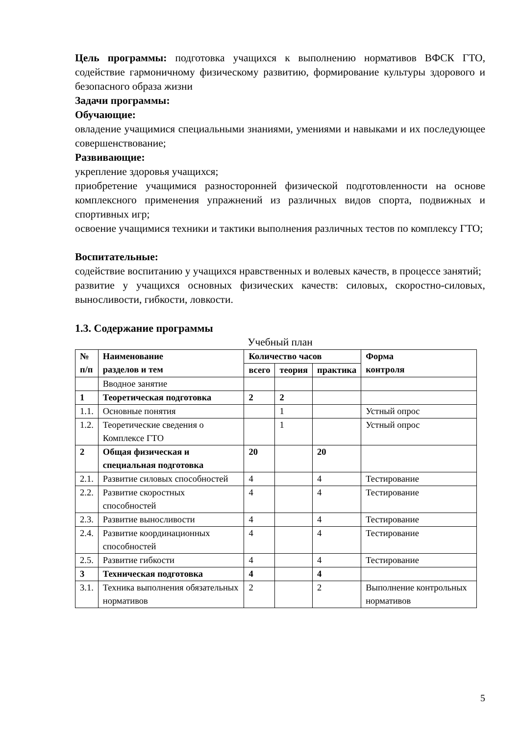Цель программы: подготовка учащихся к выполнению нормативов ВФСК ГТО, содействие гармоничному физическому развитию, формирование культуры здорового и безопасного образа жизни
Задачи программы:
Обучающие:
овладение учащимися специальными знаниями, умениями и навыками и их последующее совершенствование;
Развивающие:
укрепление здоровья учащихся;
приобретение учащимися разносторонней физической подготовленности на основе комплексного применения упражнений из различных видов спорта, подвижных и спортивных игр;
освоение учащимися техники и тактики выполнения различных тестов по комплексу ГТО;
Воспитательные:
содействие воспитанию у учащихся нравственных и волевых качеств, в процессе занятий;
развитие у учащихся основных физических качеств: силовых, скоростно-силовых, выносливости, гибкости, ловкости.
1.3. Содержание программы
Учебный план
| № п/п | Наименование разделов и тем | Количество часов | | | Форма контроля |
| --- | --- | --- | --- | --- | --- |
| | | всего | теория | практика | |
| | Вводное занятие | | | | |
| 1 | Теоретическая подготовка | 2 | 2 | | |
| 1.1. | Основные понятия | | 1 | | Устный опрос |
| 1.2. | Теоретические сведения о Комплексе ГТО | | 1 | | Устный опрос |
| 2 | Общая физическая и специальная подготовка | 20 | | 20 | |
| 2.1. | Развитие силовых способностей | 4 | | 4 | Тестирование |
| 2.2. | Развитие скоростных способностей | 4 | | 4 | Тестирование |
| 2.3. | Развитие выносливости | 4 | | 4 | Тестирование |
| 2.4. | Развитие координационных способностей | 4 | | 4 | Тестирование |
| 2.5. | Развитие гибкости | 4 | | 4 | Тестирование |
| 3 | Техническая подготовка | 4 | | 4 | |
| 3.1. | Техника выполнения обязательных нормативов | 2 | | 2 | Выполнение контрольных нормативов |
5